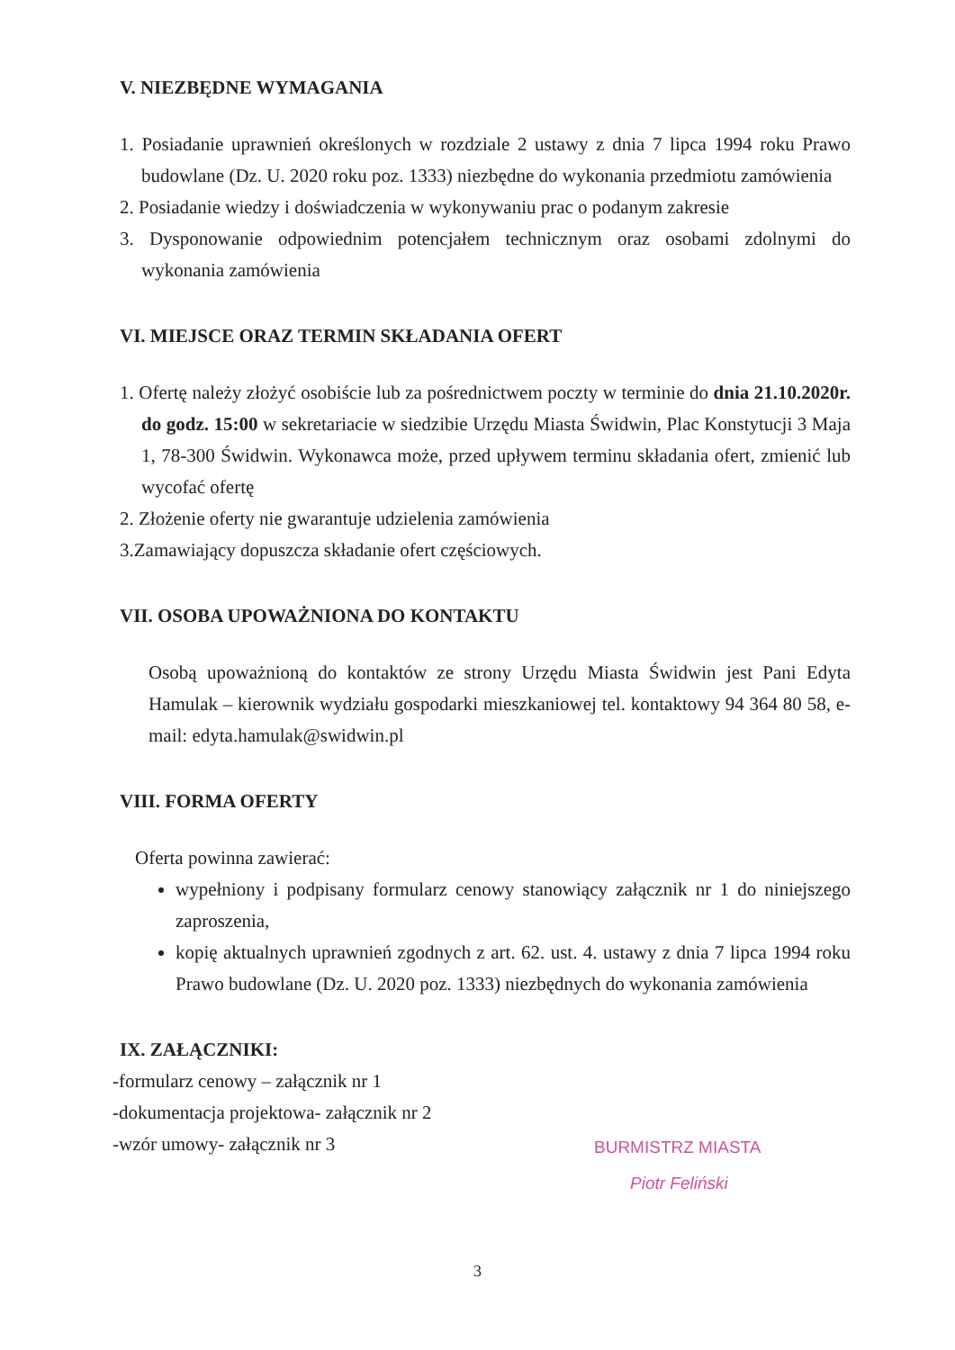V. NIEZBĘDNE WYMAGANIA
1. Posiadanie uprawnień określonych w rozdziale 2 ustawy z dnia 7 lipca 1994 roku Prawo budowlane (Dz. U. 2020 roku poz. 1333) niezbędne do wykonania przedmiotu zamówienia
2. Posiadanie wiedzy i doświadczenia w wykonywaniu prac o podanym zakresie
3. Dysponowanie odpowiednim potencjałem technicznym oraz osobami zdolnymi do wykonania zamówienia
VI. MIEJSCE ORAZ TERMIN SKŁADANIA OFERT
1. Ofertę należy złożyć osobiście lub za pośrednictwem poczty w terminie do dnia 21.10.2020r. do godz. 15:00 w sekretariacie w siedzibie Urzędu Miasta Świdwin, Plac Konstytucji 3 Maja 1, 78-300 Świdwin. Wykonawca może, przed upływem terminu składania ofert, zmienić lub wycofać ofertę
2. Złożenie oferty nie gwarantuje udzielenia zamówienia
3.Zamawiający dopuszcza składanie ofert częściowych.
VII. OSOBA UPOWAŻNIONA DO KONTAKTU
Osobą upoważnioną do kontaktów ze strony Urzędu Miasta Świdwin jest Pani Edyta Hamulak – kierownik wydziału gospodarki mieszkaniowej tel. kontaktowy 94 364 80 58, e-mail: edyta.hamulak@swidwin.pl
VIII. FORMA OFERTY
Oferta powinna zawierać:
wypełniony i podpisany formularz cenowy stanowiący załącznik nr 1 do niniejszego zaproszenia,
kopię aktualnych uprawnień zgodnych z art. 62. ust. 4. ustawy z dnia 7 lipca 1994 roku Prawo budowlane (Dz. U. 2020 poz. 1333) niezbędnych do wykonania zamówienia
IX. ZAŁĄCZNIKI:
-formularz cenowy – załącznik nr 1
-dokumentacja projektowa- załącznik nr 2
-wzór umowy- załącznik nr 3
BURMISTRZ MIASTA
Piotr Feliński
3